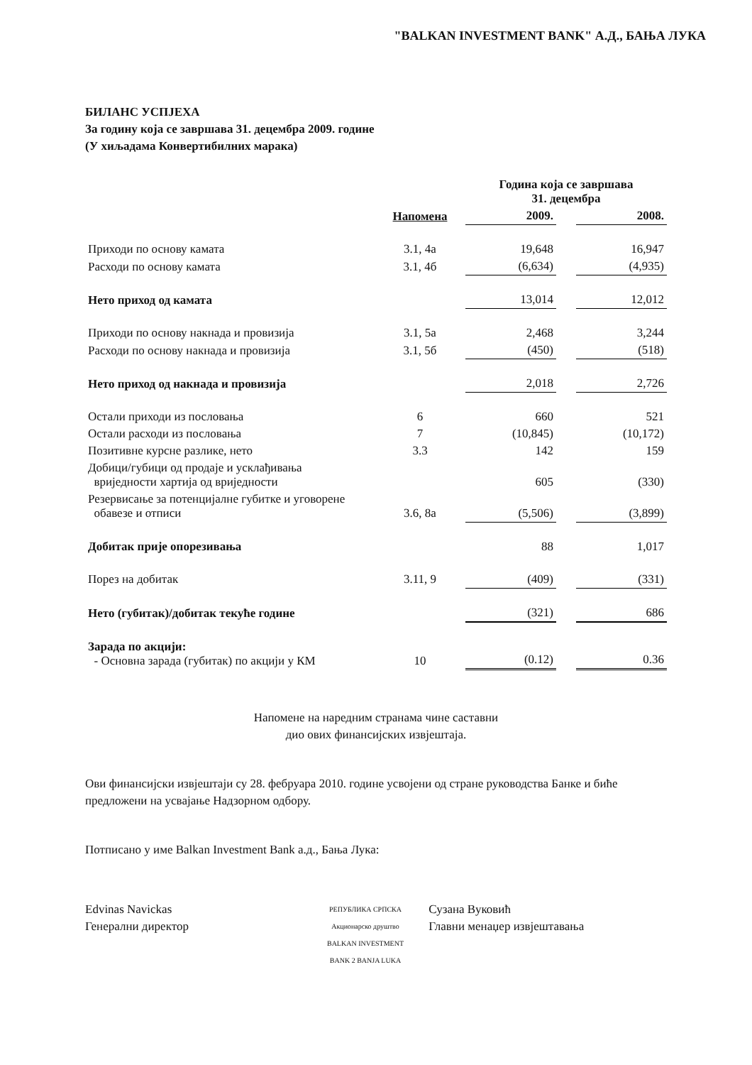"BALKAN INVESTMENT BANK" А.Д., БАЊА ЛУКА
БИЛАНС УСПЈЕХА
За годину која се завршава 31. децембра 2009. године
(У хиљадама Конвертибилних марака)
| | | Година која се завршава 31. децембра | | |
| --- | --- | --- | --- | --- |
| | Напомена | 2009. | | 2008. |
| Приходи по основу камата | 3.1, 4а | 19,648 | | 16,947 |
| Расходи по основу камата | 3.1, 4б | (6,634) | | (4,935) |
| Нето приход од камата | | 13,014 | | 12,012 |
| Приходи по основу накнада и провизија | 3.1, 5а | 2,468 | | 3,244 |
| Расходи по основу накнада и провизија | 3.1, 5б | (450) | | (518) |
| Нето приход од накнада и провизија | | 2,018 | | 2,726 |
| Остали приходи из пословања | 6 | 660 | | 521 |
| Остали расходи из пословања | 7 | (10,845) | | (10,172) |
| Позитивне курсне разлике, нето | 3.3 | 142 | | 159 |
| Добици/губици од продаје и усклађивања вриједности хартија од вриједности | | 605 | | (330) |
| Резервисање за потенцијалне губитке и уговорене обавезе и отписи | 3.6, 8а | (5,506) | | (3,899) |
| Добитак прије опорезивања | | 88 | | 1,017 |
| Порез на добитак | 3.11, 9 | (409) | | (331) |
| Нето (губитак)/добитак текуће године | | (321) | | 686 |
| Зарада по акцији: - Основна зарада (губитак) по акцији у КМ | 10 | (0.12) | | 0.36 |
Напомене на наредним странама чине саставни
дио ових финансијских извјештаја.
Ови финансијски извјештаји су 28. фебруара 2010. године усвојени од стране руководства Банке и биће предложени на усвајање Надзорном одбору.
Потписано у име Balkan Investment Bank а.д., Бања Лука:
Edvinas Navickas
Генерални директор
РЕПУБЛИКА СРПСКА Акционарско друштво BALKAN INVESTMENT BANK 2 BANJA LUKA
Сузана Вуковић
Главни менаџер извјештавања